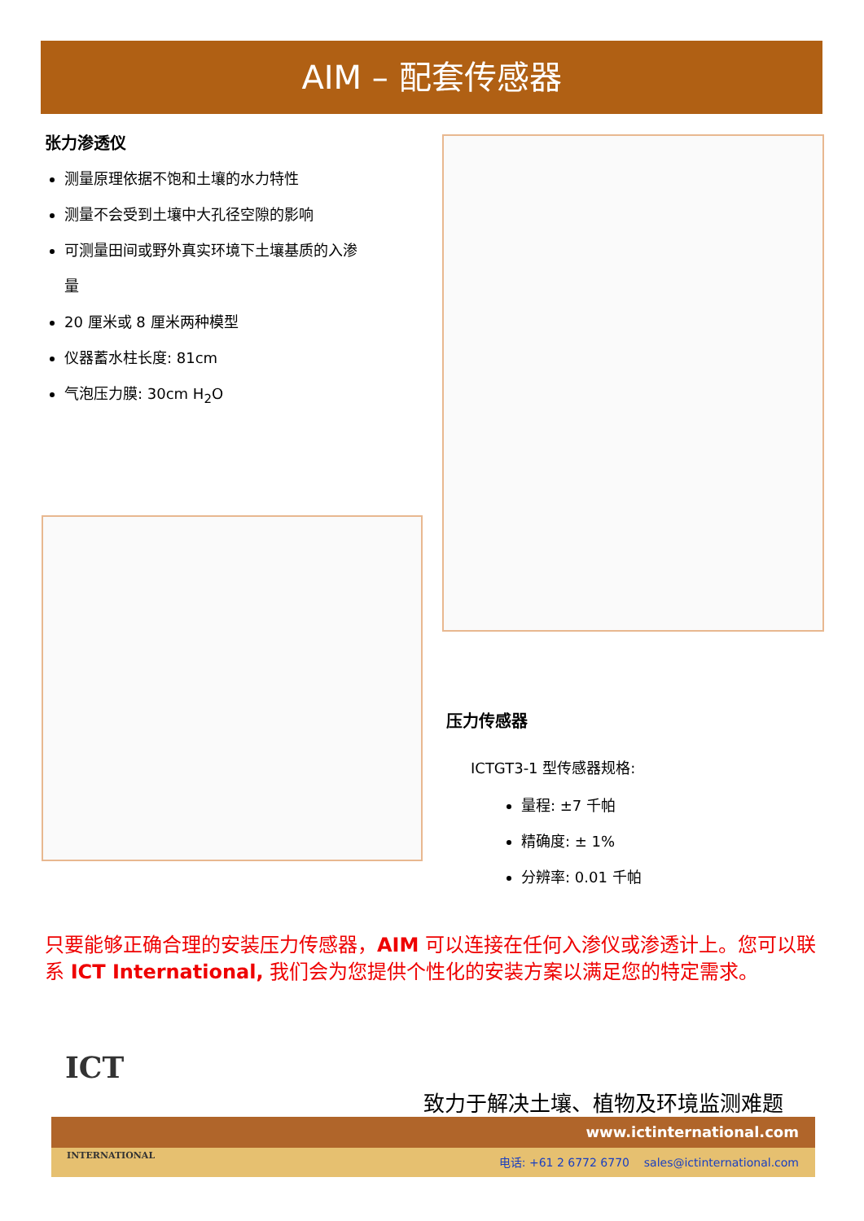AIM – 配套传感器
张力渗透仪
测量原理依据不饱和土壤的水力特性
测量不会受到土壤中大孔径空隙的影响
可测量田间或野外真实环境下土壤基质的入渗
量
20 厘米或 8 厘米两种模型
仪器蓄水柱长度: 81cm
气泡压力膜: 30cm H<sub>2</sub>O
压力传感器
ICTGT3-1 型传感器规格:
量程: ±7 千帕
精确度: ± 1%
分辨率: 0.01 千帕
只要能够正确合理的安装压力传感器，AIM 可以连接在任何入渗仪或渗透计上。您可以联系 ICT International, 我们会为您提供个性化的安装方案以满足您的特定需求。
致力于解决土壤、植物及环境监测难题
www.ictinternational.com
电话: +61 2 6772 6770 sales@ictinternational.com
ICT
INTERNATIONAL